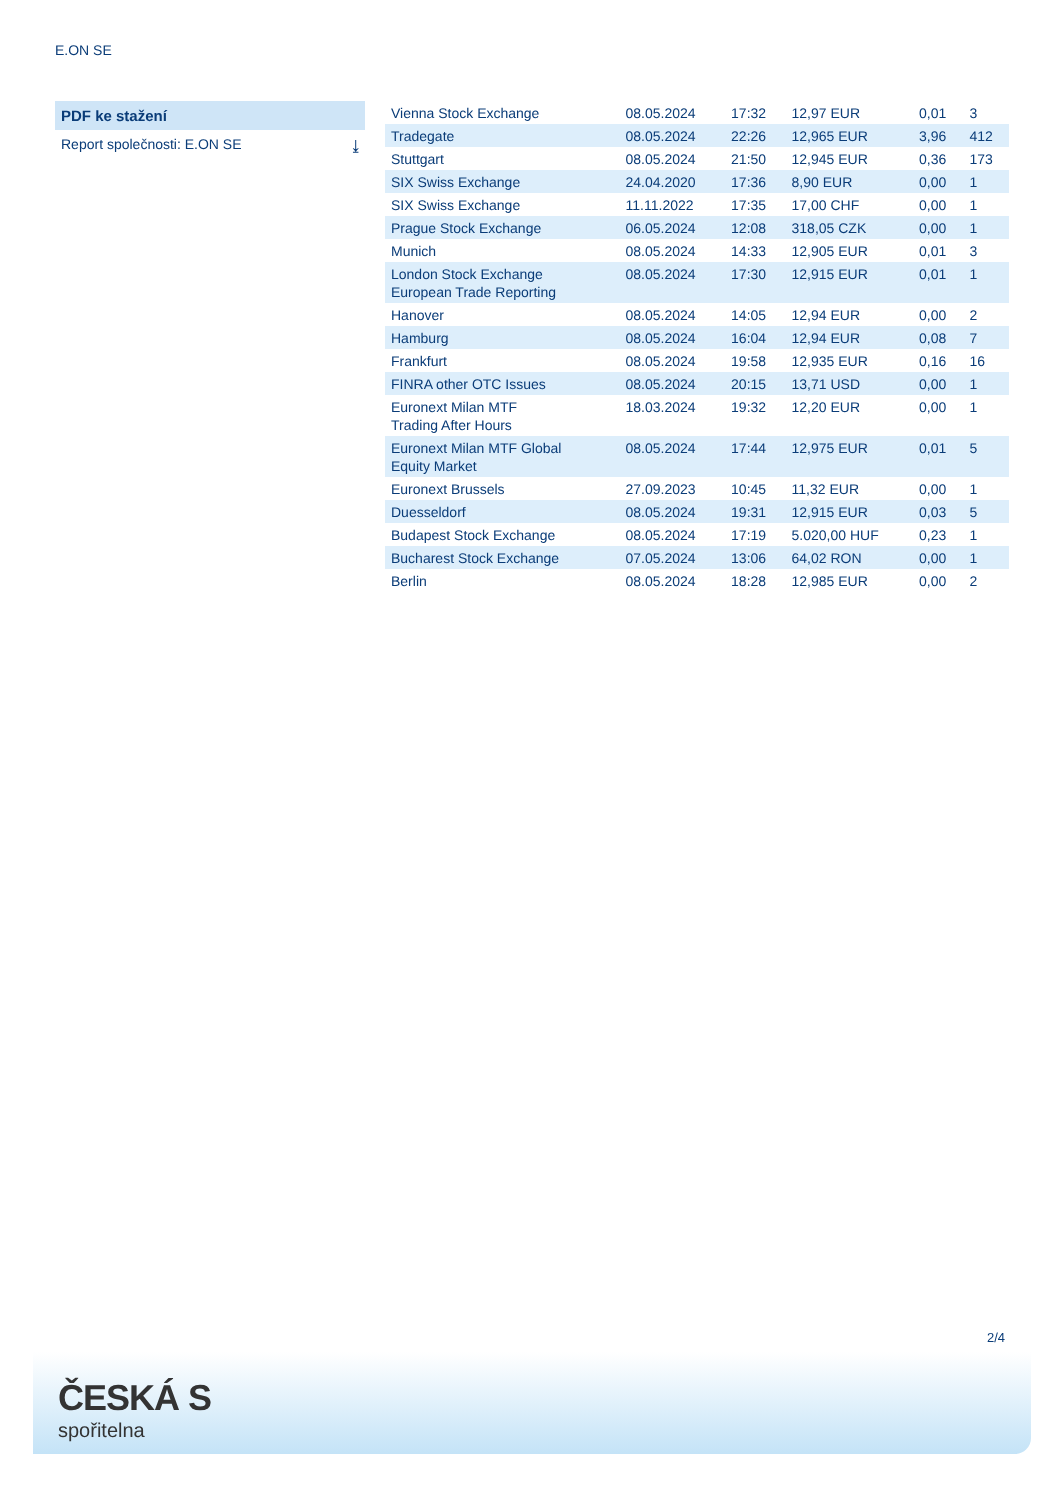E.ON SE
PDF ke stažení
Report společnosti: E.ON SE ⤓
| Vienna Stock Exchange | 08.05.2024 | 17:32 | 12,97 EUR | 0,01 | 3 |
| Tradegate | 08.05.2024 | 22:26 | 12,965 EUR | 3,96 | 412 |
| Stuttgart | 08.05.2024 | 21:50 | 12,945 EUR | 0,36 | 173 |
| SIX Swiss Exchange | 24.04.2020 | 17:36 | 8,90 EUR | 0,00 | 1 |
| SIX Swiss Exchange | 11.11.2022 | 17:35 | 17,00 CHF | 0,00 | 1 |
| Prague Stock Exchange | 06.05.2024 | 12:08 | 318,05 CZK | 0,00 | 1 |
| Munich | 08.05.2024 | 14:33 | 12,905 EUR | 0,01 | 3 |
| London Stock Exchange European Trade Reporting | 08.05.2024 | 17:30 | 12,915 EUR | 0,01 | 1 |
| Hanover | 08.05.2024 | 14:05 | 12,94 EUR | 0,00 | 2 |
| Hamburg | 08.05.2024 | 16:04 | 12,94 EUR | 0,08 | 7 |
| Frankfurt | 08.05.2024 | 19:58 | 12,935 EUR | 0,16 | 16 |
| FINRA other OTC Issues | 08.05.2024 | 20:15 | 13,71 USD | 0,00 | 1 |
| Euronext Milan MTF Trading After Hours | 18.03.2024 | 19:32 | 12,20 EUR | 0,00 | 1 |
| Euronext Milan MTF Global Equity Market | 08.05.2024 | 17:44 | 12,975 EUR | 0,01 | 5 |
| Euronext Brussels | 27.09.2023 | 10:45 | 11,32 EUR | 0,00 | 1 |
| Duesseldorf | 08.05.2024 | 19:31 | 12,915 EUR | 0,03 | 5 |
| Budapest Stock Exchange | 08.05.2024 | 17:19 | 5.020,00 HUF | 0,23 | 1 |
| Bucharest Stock Exchange | 07.05.2024 | 13:06 | 64,02 RON | 0,00 | 1 |
| Berlin | 08.05.2024 | 18:28 | 12,985 EUR | 0,00 | 2 |
2/4
ČESKÁ S
spořitelna